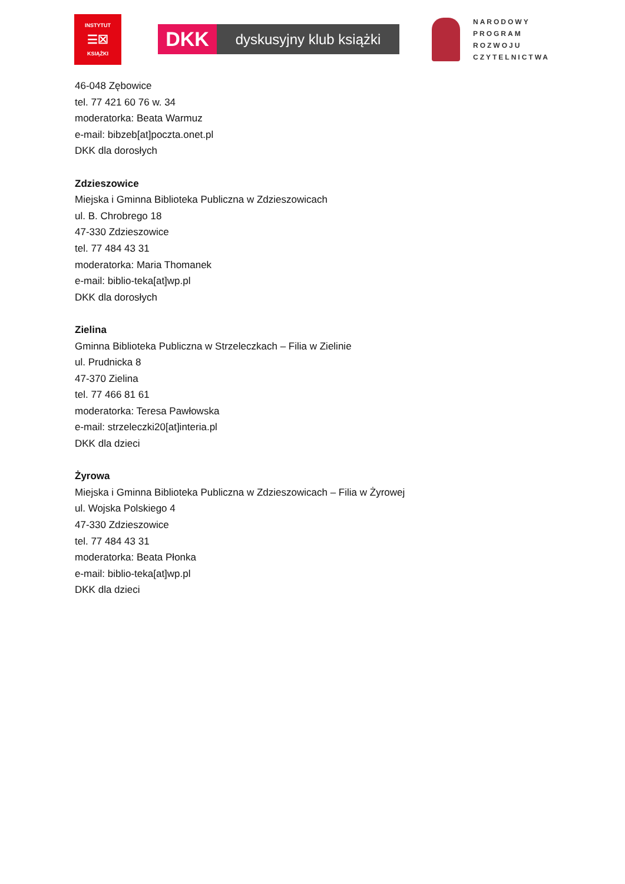INSTYTUT
☰☒
KSIĄŻKI
DKK
dyskusyjny klub książki
NARODOWY
PROGRAM
ROZWOJU
CZYTELNICTWA
46-048 Zębowice
tel. 77 421 60 76 w. 34
moderatorka: Beata Warmuz
e-mail: bibzeb[at]poczta.onet.pl
DKK dla dorosłych
Zdzieszowice
Miejska i Gminna Biblioteka Publiczna w Zdzieszowicach
ul. B. Chrobrego 18
47-330 Zdzieszowice
tel. 77 484 43 31
moderatorka: Maria Thomanek
e-mail: biblio-teka[at]wp.pl
DKK dla dorosłych
Zielina
Gminna Biblioteka Publiczna w Strzeleczkach – Filia w Zielinie
ul. Prudnicka 8
47-370 Zielina
tel. 77 466 81 61
moderatorka: Teresa Pawłowska
e-mail: strzeleczki20[at]interia.pl
DKK dla dzieci
Żyrowa
Miejska i Gminna Biblioteka Publiczna w Zdzieszowicach – Filia w Żyrowej
ul. Wojska Polskiego 4
47-330 Zdzieszowice
tel. 77 484 43 31
moderatorka: Beata Płonka
e-mail: biblio-teka[at]wp.pl
DKK dla dzieci